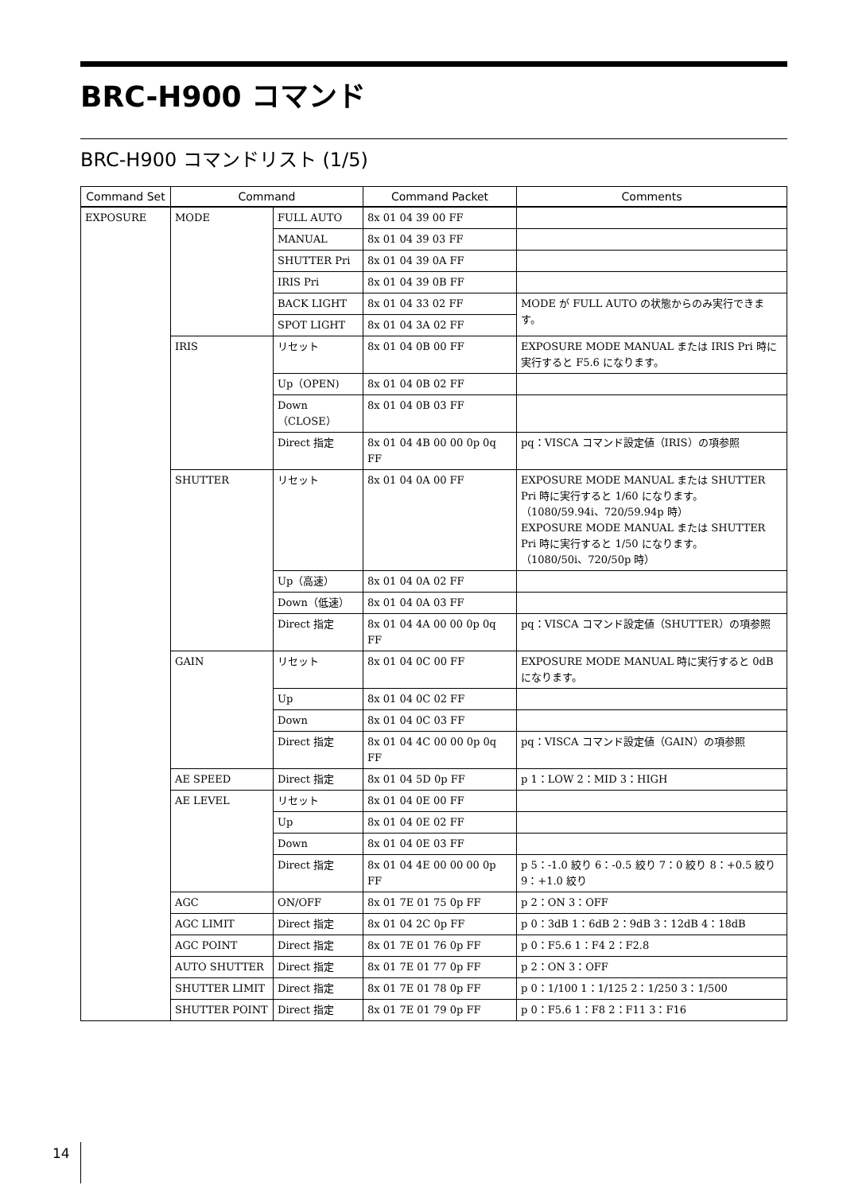BRC-H900 コマンド
BRC-H900 コマンドリスト (1/5)
| Command Set | Command | | Command Packet | Comments |
| --- | --- | --- | --- | --- |
| EXPOSURE | MODE | FULL AUTO | 8x 01 04 39 00 FF | |
| | | MANUAL | 8x 01 04 39 03 FF | |
| | | SHUTTER Pri | 8x 01 04 39 0A FF | |
| | | IRIS Pri | 8x 01 04 39 0B FF | |
| | | BACK LIGHT | 8x 01 04 33 02 FF | MODE が FULL AUTO の状態からのみ実行できます。 |
| | | SPOT LIGHT | 8x 01 04 3A 02 FF | |
| | IRIS | リセット | 8x 01 04 0B 00 FF | EXPOSURE MODE MANUAL または IRIS Pri 時に実行すると F5.6 になります。 |
| | | Up（OPEN) | 8x 01 04 0B 02 FF | |
| | | Down（CLOSE） | 8x 01 04 0B 03 FF | |
| | | Direct 指定 | 8x 01 04 4B 00 00 0p 0q FF | pq：VISCA コマンド設定値（IRIS）の項参照 |
| | SHUTTER | リセット | 8x 01 04 0A 00 FF | EXPOSURE MODE MANUAL または SHUTTER Pri 時に実行すると 1/60 になります。 （1080/59.94i、720/59.94p 時） EXPOSURE MODE MANUAL または SHUTTER Pri 時に実行すると 1/50 になります。 （1080/50i、720/50p 時） |
| | | Up（高速） | 8x 01 04 0A 02 FF | |
| | | Down（低速） | 8x 01 04 0A 03 FF | |
| | | Direct 指定 | 8x 01 04 4A 00 00 0p 0q FF | pq：VISCA コマンド設定値（SHUTTER）の項参照 |
| | GAIN | リセット | 8x 01 04 0C 00 FF | EXPOSURE MODE MANUAL 時に実行すると 0dB になります。 |
| | | Up | 8x 01 04 0C 02 FF | |
| | | Down | 8x 01 04 0C 03 FF | |
| | | Direct 指定 | 8x 01 04 4C 00 00 0p 0q FF | pq：VISCA コマンド設定値（GAIN）の項参照 |
| | AE SPEED | Direct 指定 | 8x 01 04 5D 0p FF | p 1：LOW 2：MID 3：HIGH |
| | AE LEVEL | リセット | 8x 01 04 0E 00 FF | |
| | | Up | 8x 01 04 0E 02 FF | |
| | | Down | 8x 01 04 0E 03 FF | |
| | | Direct 指定 | 8x 01 04 4E 00 00 00 0p FF | p 5：-1.0 絞り 6：-0.5 絞り 7：0 絞り 8：+0.5 絞り 9：+1.0 絞り |
| | AGC | ON/OFF | 8x 01 7E 01 75 0p FF | p 2：ON 3：OFF |
| | AGC LIMIT | Direct 指定 | 8x 01 04 2C 0p FF | p 0：3dB 1：6dB 2：9dB 3：12dB 4：18dB |
| | AGC POINT | Direct 指定 | 8x 01 7E 01 76 0p FF | p 0：F5.6 1：F4 2：F2.8 |
| | AUTO SHUTTER | Direct 指定 | 8x 01 7E 01 77 0p FF | p 2：ON 3：OFF |
| | SHUTTER LIMIT | Direct 指定 | 8x 01 7E 01 78 0p FF | p 0：1/100 1：1/125 2：1/250 3：1/500 |
| | SHUTTER POINT | Direct 指定 | 8x 01 7E 01 79 0p FF | p 0：F5.6 1：F8 2：F11 3：F16 |
14